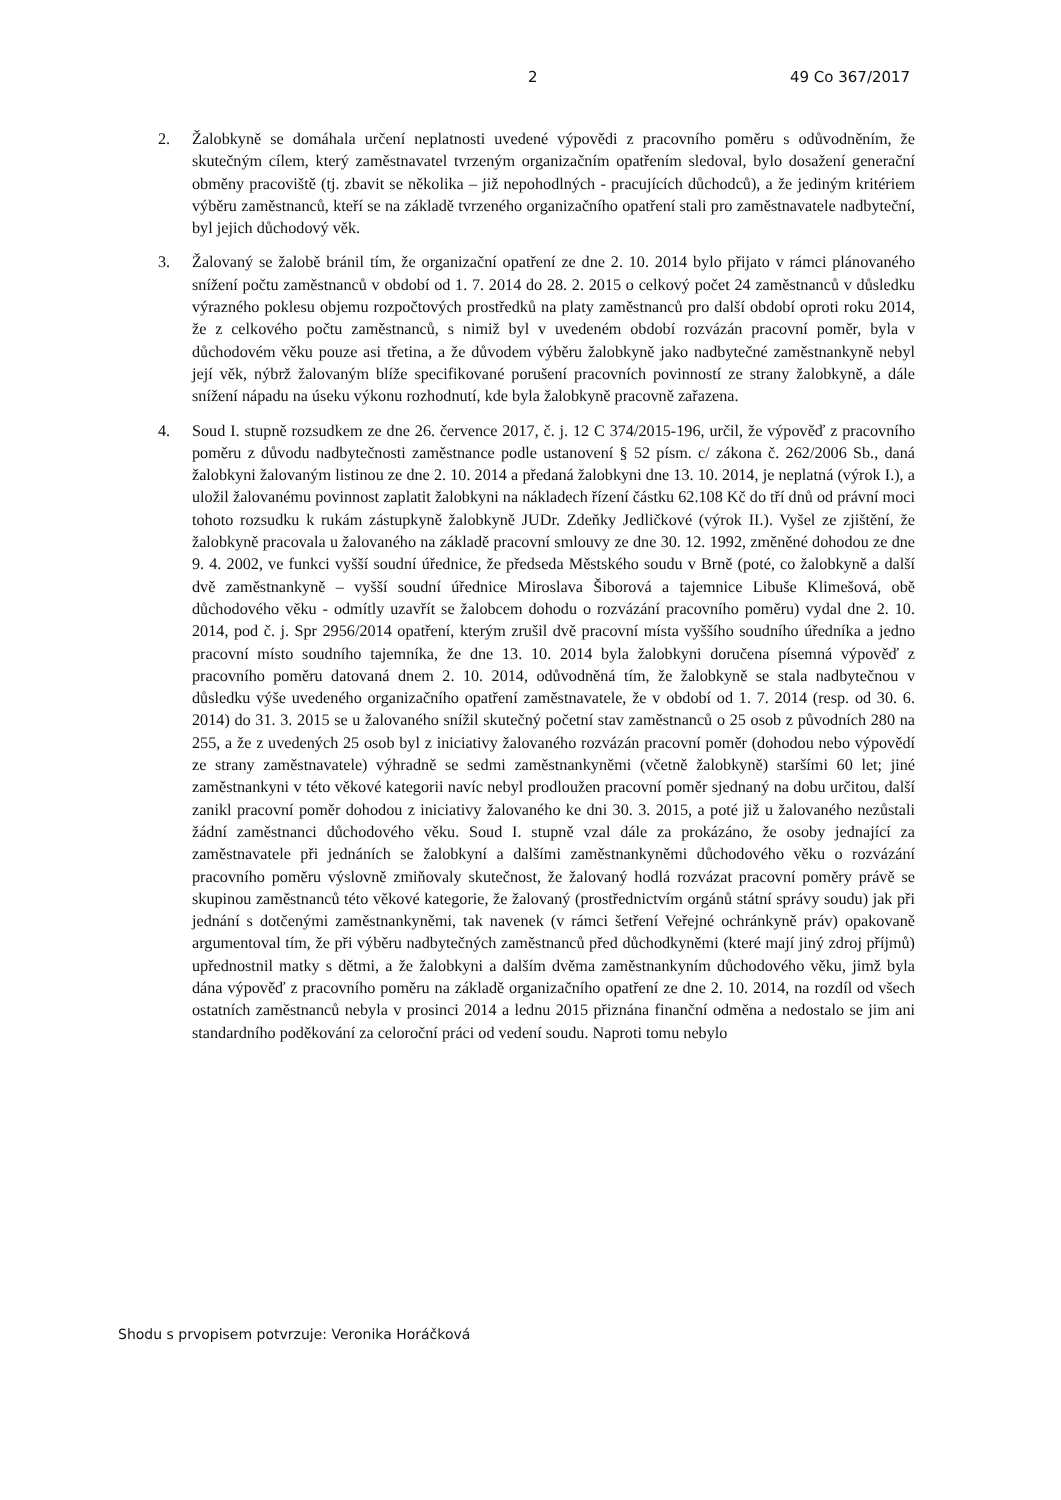2 49 Co 367/2017
2. Žalobkyně se domáhala určení neplatnosti uvedené výpovědi z pracovního poměru s odůvodněním, že skutečným cílem, který zaměstnavatel tvrzeným organizačním opatřením sledoval, bylo dosažení generační obměny pracoviště (tj. zbavit se několika – již nepohodlných - pracujících důchodců), a že jediným kritériem výběru zaměstnanců, kteří se na základě tvrzeného organizačního opatření stali pro zaměstnavatele nadbyteční, byl jejich důchodový věk.
3. Žalovaný se žalobě bránil tím, že organizační opatření ze dne 2. 10. 2014 bylo přijato v rámci plánovaného snížení počtu zaměstnanců v období od 1. 7. 2014 do 28. 2. 2015 o celkový počet 24 zaměstnanců v důsledku výrazného poklesu objemu rozpočtových prostředků na platy zaměstnanců pro další období oproti roku 2014, že z celkového počtu zaměstnanců, s nimiž byl v uvedeném období rozvázán pracovní poměr, byla v důchodovém věku pouze asi třetina, a že důvodem výběru žalobkyně jako nadbytečné zaměstnankyně nebyl její věk, nýbrž žalovaným blíže specifikované porušení pracovních povinností ze strany žalobkyně, a dále snížení nápadu na úseku výkonu rozhodnutí, kde byla žalobkyně pracovně zařazena.
4. Soud I. stupně rozsudkem ze dne 26. července 2017, č. j. 12 C 374/2015-196, určil, že výpověď z pracovního poměru z důvodu nadbytečnosti zaměstnance podle ustanovení § 52 písm. c/ zákona č. 262/2006 Sb., daná žalobkyni žalovaným listinou ze dne 2. 10. 2014 a předaná žalobkyni dne 13. 10. 2014, je neplatná (výrok I.), a uložil žalovanému povinnost zaplatit žalobkyni na nákladech řízení částku 62.108 Kč do tří dnů od právní moci tohoto rozsudku k rukám zástupkyně žalobkyně JUDr. Zdeňky Jedličkové (výrok II.). Vyšel ze zjištění, že žalobkyně pracovala u žalovaného na základě pracovní smlouvy ze dne 30. 12. 1992, změněné dohodou ze dne 9. 4. 2002, ve funkci vyšší soudní úřednice, že předseda Městského soudu v Brně (poté, co žalobkyně a další dvě zaměstnankyně – vyšší soudní úřednice Miroslava Šiborová a tajemnice Libuše Klimešová, obě důchodového věku - odmítly uzavřít se žalobcem dohodu o rozvázání pracovního poměru) vydal dne 2. 10. 2014, pod č. j. Spr 2956/2014 opatření, kterým zrušil dvě pracovní místa vyššího soudního úředníka a jedno pracovní místo soudního tajemníka, že dne 13. 10. 2014 byla žalobkyni doručena písemná výpověď z pracovního poměru datovaná dnem 2. 10. 2014, odůvodněná tím, že žalobkyně se stala nadbytečnou v důsledku výše uvedeného organizačního opatření zaměstnavatele, že v období od 1. 7. 2014 (resp. od 30. 6. 2014) do 31. 3. 2015 se u žalovaného snížil skutečný početní stav zaměstnanců o 25 osob z původních 280 na 255, a že z uvedených 25 osob byl z iniciativy žalovaného rozvázán pracovní poměr (dohodou nebo výpovědí ze strany zaměstnavatele) výhradně se sedmi zaměstnankyněmi (včetně žalobkyně) staršími 60 let; jiné zaměstnankyni v této věkové kategorii navíc nebyl prodloužen pracovní poměr sjednaný na dobu určitou, další zanikl pracovní poměr dohodou z iniciativy žalovaného ke dni 30. 3. 2015, a poté již u žalovaného nezůstali žádní zaměstnanci důchodového věku. Soud I. stupně vzal dále za prokázáno, že osoby jednající za zaměstnavatele při jednáních se žalobkyní a dalšími zaměstnankyněmi důchodového věku o rozvázání pracovního poměru výslovně zmiňovaly skutečnost, že žalovaný hodlá rozvázat pracovní poměry právě se skupinou zaměstnanců této věkové kategorie, že žalovaný (prostřednictvím orgánů státní správy soudu) jak při jednání s dotčenými zaměstnankyněmi, tak navenek (v rámci šetření Veřejné ochránkyně práv) opakovaně argumentoval tím, že při výběru nadbytečných zaměstnanců před důchodkyněmi (které mají jiný zdroj příjmů) upřednostnil matky s dětmi, a že žalobkyni a dalším dvěma zaměstnankyním důchodového věku, jimž byla dána výpověď z pracovního poměru na základě organizačního opatření ze dne 2. 10. 2014, na rozdíl od všech ostatních zaměstnanců nebyla v prosinci 2014 a lednu 2015 přiznána finanční odměna a nedostalo se jim ani standardního poděkování za celoroční práci od vedení soudu. Naproti tomu nebylo
Shodu s prvopisem potvrzuje: Veronika Horáčková